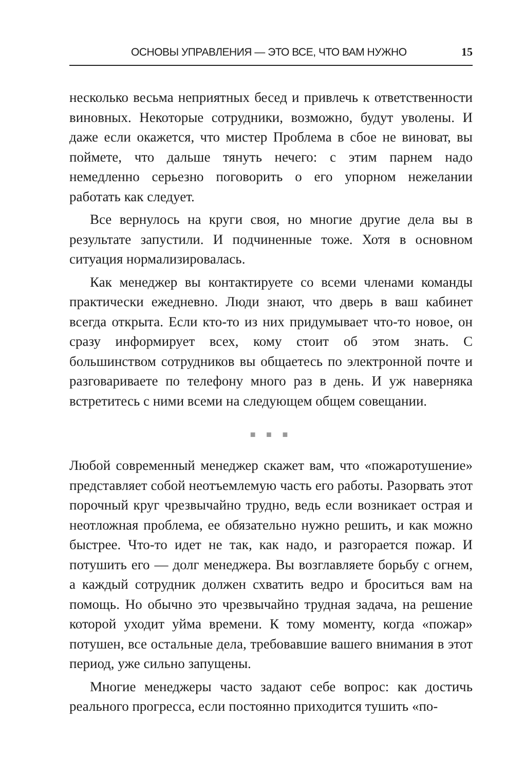ОСНОВЫ УПРАВЛЕНИЯ — ЭТО ВСЕ, ЧТО ВАМ НУЖНО 15
несколько весьма неприятных бесед и привлечь к ответственности виновных. Некоторые сотрудники, возможно, будут уволены. И даже если окажется, что мистер Проблема в сбое не виноват, вы поймете, что дальше тянуть нечего: с этим парнем надо немедленно серьезно поговорить о его упорном нежелании работать как следует.
Все вернулось на круги своя, но многие другие дела вы в результате запустили. И подчиненные тоже. Хотя в основном ситуация нормализировалась.
Как менеджер вы контактируете со всеми членами команды практически ежедневно. Люди знают, что дверь в ваш кабинет всегда открыта. Если кто-то из них придумывает что-то новое, он сразу информирует всех, кому стоит об этом знать. С большинством сотрудников вы общаетесь по электронной почте и разговариваете по телефону много раз в день. И уж наверняка встретитесь с ними всеми на следующем общем совещании.
■ ■ ■
Любой современный менеджер скажет вам, что «пожаротушение» представляет собой неотъемлемую часть его работы. Разорвать этот порочный круг чрезвычайно трудно, ведь если возникает острая и неотложная проблема, ее обязательно нужно решить, и как можно быстрее. Что-то идет не так, как надо, и разгорается пожар. И потушить его — долг менеджера. Вы возглавляете борьбу с огнем, а каждый сотрудник должен схватить ведро и броситься вам на помощь. Но обычно это чрезвычайно трудная задача, на решение которой уходит уйма времени. К тому моменту, когда «пожар» потушен, все остальные дела, требовавшие вашего внимания в этот период, уже сильно запущены.
Многие менеджеры часто задают себе вопрос: как достичь реального прогресса, если постоянно приходится тушить «по-